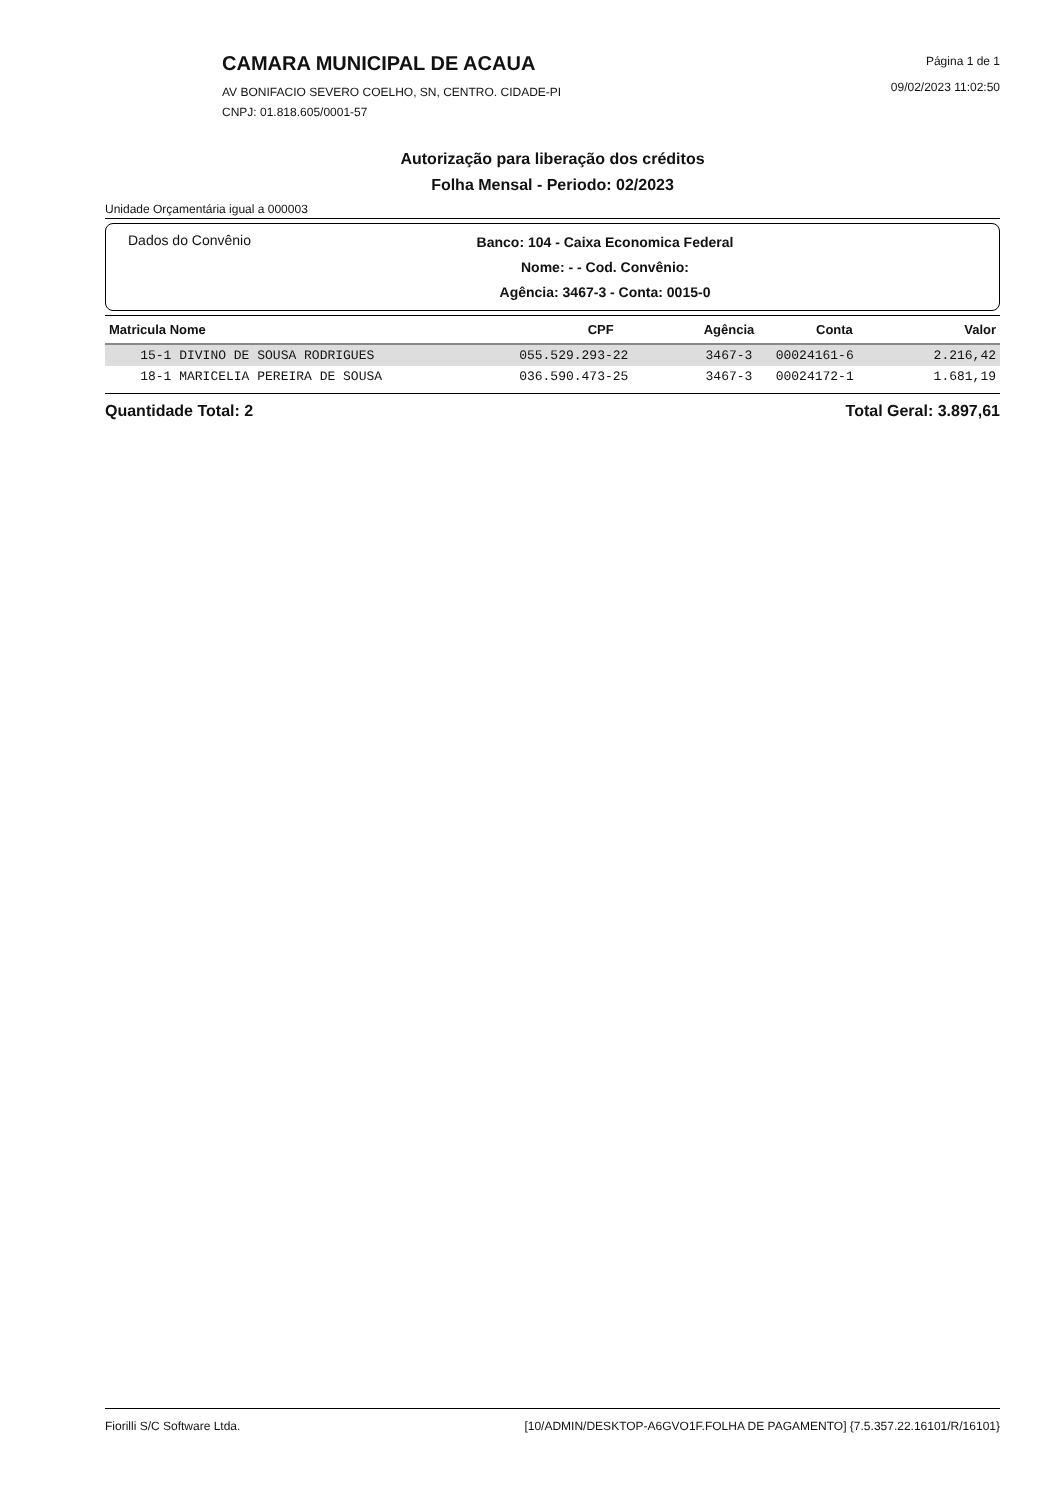CAMARA MUNICIPAL DE ACAUA
AV BONIFACIO SEVERO COELHO, SN, CENTRO. CIDADE-PI
CNPJ: 01.818.605/0001-57
Página 1 de 1
09/02/2023 11:02:50
Autorização para liberação dos créditos
Folha Mensal - Periodo: 02/2023
Unidade Orçamentária igual a 000003
Dados do Convênio
Banco: 104 - Caixa Economica Federal
Nome: - - Cod. Convênio:
Agência: 3467-3 - Conta: 0015-0
| Matricula Nome | CPF | Agência | Conta | Valor |
| --- | --- | --- | --- | --- |
| 15-1 DIVINO DE SOUSA RODRIGUES | 055.529.293-22 | 3467-3 | 00024161-6 | 2.216,42 |
| 18-1 MARICELIA PEREIRA DE SOUSA | 036.590.473-25 | 3467-3 | 00024172-1 | 1.681,19 |
Quantidade Total: 2 Total Geral: 3.897,61
Fiorilli S/C Software Ltda. [10/ADMIN/DESKTOP-A6GVO1F.FOLHA DE PAGAMENTO] {7.5.357.22.16101/R/16101}